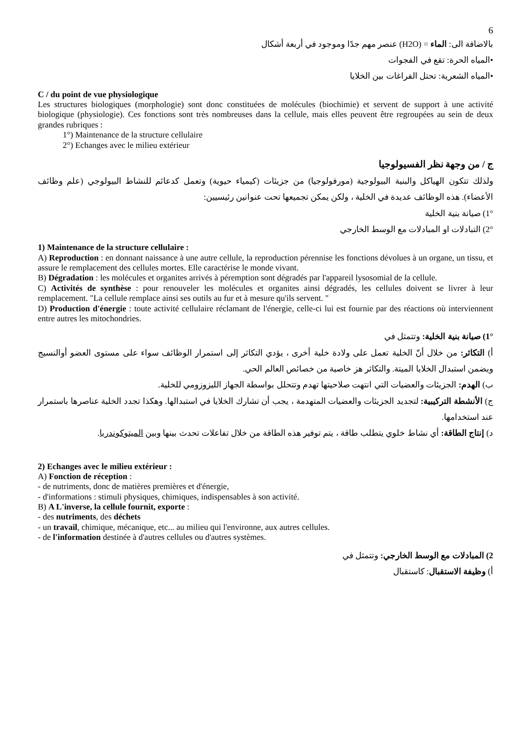6
بالاضافة الى: الماء = (H2O) عنصر مهم جدًا وموجود في أربعة أشكال
•المياه الحرة: تقع في الفجوات
•المياه الشعرية: تحتل الفراغات بين الخلايا
C / du point de vue physiologique
Les structures biologiques (morphologie) sont donc constituées de molécules (biochimie) et servent de support à une activité biologique (physiologie). Ces fonctions sont très nombreuses dans la cellule, mais elles peuvent être regroupées au sein de deux grandes rubriques :
1°) Maintenance de la structure cellulaire
2°) Echanges avec le milieu extérieur
ج / من وجهة نظر الفسيولوجيا
ولذلك تتكون الهياكل والبنية البيولوجية (مورفولوجيا) من جزيئات (كيمياء حيوية) وتعمل كدعائم للنشاط البيولوجي (علم وظائف الأعضاء). هذه الوظائف عديدة في الخلية ، ولكن يمكن تجميعها تحت عنوانين رئيسيين:
1°) صيانة بنية الخلية
2°) التبادلات او المبادلات مع الوسط الخارجي
1) Maintenance de la structure cellulaire :
A) Reproduction : en donnant naissance à une autre cellule, la reproduction pérennise les fonctions dévolues à un organe, un tissu, et assure le remplacement des cellules mortes. Elle caractérise le monde vivant.
B) Dégradation : les molécules et organites arrivés à péremption sont dégradés par l'appareil lysosomial de la cellule.
C) Activités de synthèse : pour renouveler les molécules et organites ainsi dégradés, les cellules doivent se livrer à leur remplacement. "La cellule remplace ainsi ses outils au fur et à mesure qu'ils servent. "
D) Production d'énergie : toute activité cellulaire réclamant de l'énergie, celle-ci lui est fournie par des réactions où interviennent entre autres les mitochondries.
1°) صيانة بنية الخلية: وتتمثل في
أ) التكاثر: من خلال أنّ الخلية تعمل على ولادة خلية أخرى ، يؤدي التكاثر إلى استمرار الوظائف سواء على مستوى العضو أوالنسيج ويضمن استبدال الخلايا الميتة. والتكاثر هز خاصية من خصائص العالم الحي.
ب) الهدم: الجزيئات والعضيات التي انتهت صلاحيتها تهدم وتتحلل بواسطة الجهاز الليزوزومي للخلية.
ج) الأنشطة التركيبية: لتجديد الجزيئات والعضيات المتهدمة ، يجب أن تشارك الخلايا في استبدالها. وهكذا تجدد الخلية عناصرها باستمرار عند استخدامها.
د) إنتاج الطاقة: أي نشاط خلوي يتطلب طاقة ، يتم توفير هذه الطاقة من خلال تفاعلات تحدث بينها وبين الميتوكوندريا.
2) Echanges avec le milieu extérieur :
A) Fonction de réception :
- de nutriments, donc de matières premières et d'énergie,
- d'informations : stimuli physiques, chimiques, indispensables à son activité.
B) A L'inverse, la cellule fournit, exporte :
- des nutriments, des déchets
- un travail, chimique, mécanique, etc... au milieu qui l'environne, aux autres cellules.
- de l'information destinée à d'autres cellules ou d'autres systèmes.
2) المبادلات مع الوسط الخارجي: وتتمثل في
أ) وظيفة الاستقبال: كاستقبال